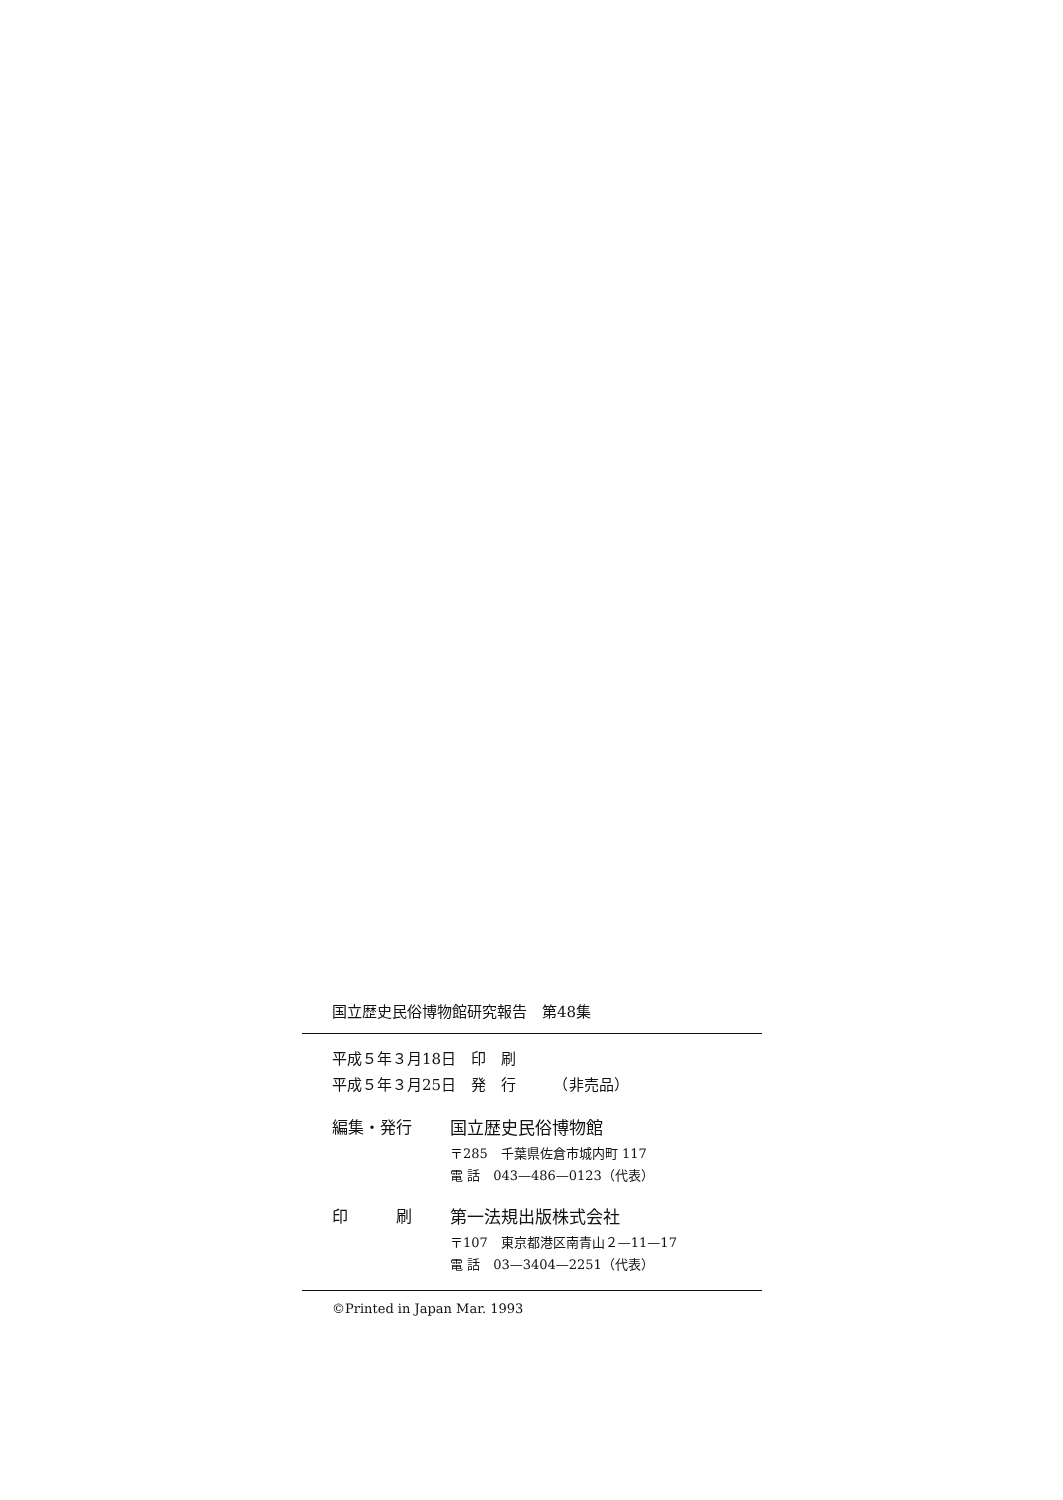国立歴史民俗博物館研究報告　第48集
平成５年３月18日　印　刷
平成５年３月25日　発　行　　　（非売品）
編集・発行 国立歴史民俗博物館
〒285　千葉県佐倉市城内町 117
電 話　043—486—0123（代表）
印　　　刷 第一法規出版株式会社
〒107　東京都港区南青山２—11—17
電 話　03—3404—2251（代表）
©Printed in Japan Mar. 1993